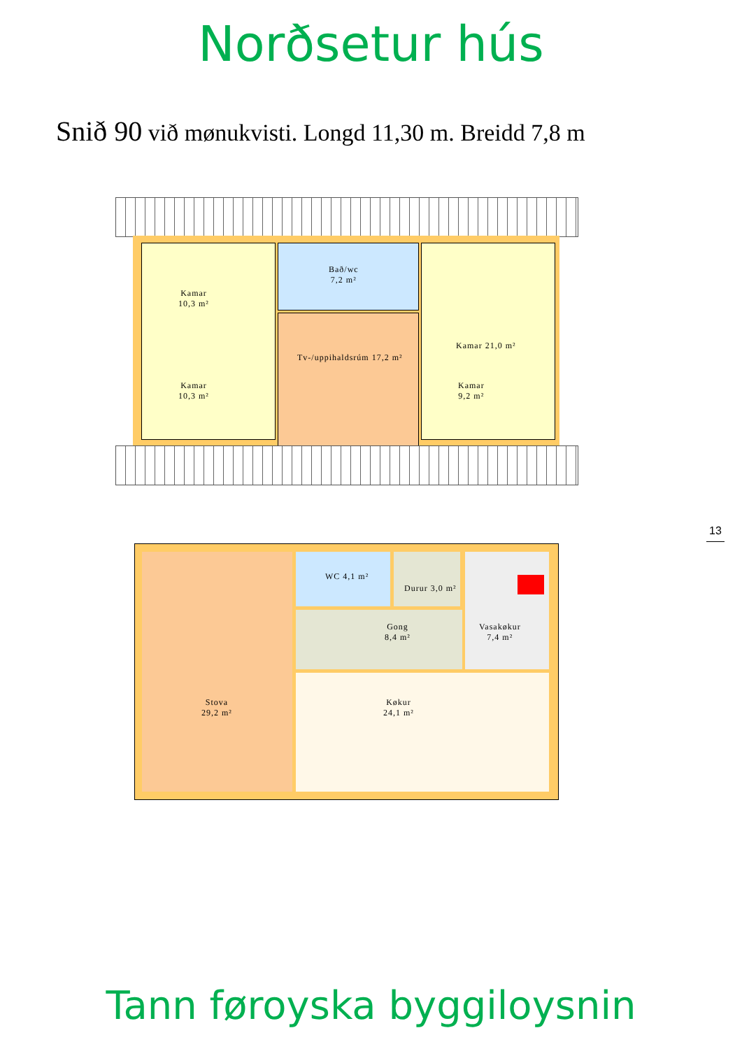Norðsetur hús
Snið 90 við mønukvisti. Longd 11,30 m. Breidd 7,8 m
Kamar
10,3 m²
Kamar
10,3 m²
Bað/wc
7,2 m²
Tv-/uppihaldsrúm 17,2 m²
Kamar 21,0 m²
Kamar
9,2 m²
Stova
29,2 m²
WC 4,1 m²
Durur 3,0 m²
Gong
8,4 m²
Vasakøkur
7,4 m²
Køkur
24,1 m²
13
Tann føroyska byggiloysnin